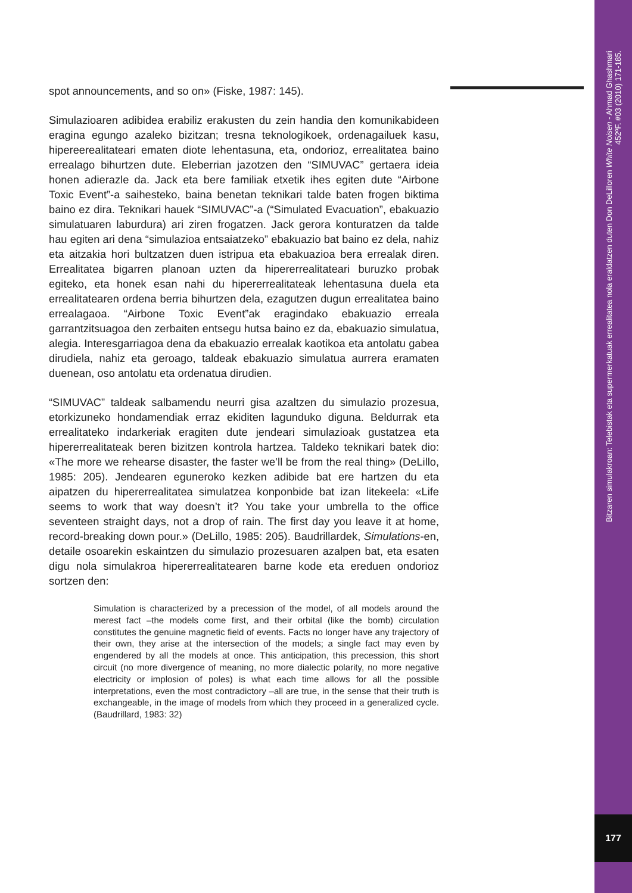Bitzaren simulakroan: Telebistak eta supermerkatuak errealitatea nola eraldatzen duten Don DeLilloren White Noisen - Ahmad Ghashmari
452ºF. #03 (2010) 171-185.
177
spot announcements, and so on» (Fiske, 1987: 145).
Simulazioaren adibidea erabiliz erakusten du zein handia den komunikabideen eragina egungo azaleko bizitzan; tresna teknologikoek, ordenagailuek kasu, hipereerealitateari ematen diote lehentasuna, eta, ondorioz, errealitatea baino errealago bihurtzen dute. Eleberrian jazotzen den “SIMUVAC” gertaera ideia honen adierazle da. Jack eta bere familiak etxetik ihes egiten dute “Airbone Toxic Event”-a saihesteko, baina benetan teknikari talde baten frogen biktima baino ez dira. Teknikari hauek “SIMUVAC”-a (“Simulated Evacuation”, ebakuazio simulatuaren laburdura) ari ziren frogatzen. Jack gerora konturatzen da talde hau egiten ari dena “simulazioa entsaiatzeko” ebakuazio bat baino ez dela, nahiz eta aitzakia hori bultzatzen duen istripua eta ebakuazioa bera errealak diren. Errealitatea bigarren planoan uzten da hipererrealitateari buruzko probak egiteko, eta honek esan nahi du hipererrealitateak lehentasuna duela eta errealitatearen ordena berria bihurtzen dela, ezagutzen dugun errealitatea baino errealagaoa. “Airbone Toxic Event”ak eragindako ebakuazio erreala garrantzitsuagoa den zerbaiten entsegu hutsa baino ez da, ebakuazio simulatua, alegia. Interesgarriagoa dena da ebakuazio errealak kaotikoa eta antolatu gabea dirudiela, nahiz eta geroago, taldeak ebakuazio simulatua aurrera eramaten duenean, oso antolatu eta ordenatua dirudien.
“SIMUVAC” taldeak salbamendu neurri gisa azaltzen du simulazio prozesua, etorkizuneko hondamendiak erraz ekiditen lagunduko diguna. Beldurrak eta errealitateko indarkeriak eragiten dute jendeari simulazioak gustatzea eta hipererrealitateak beren bizitzen kontrola hartzea. Taldeko teknikari batek dio: «The more we rehearse disaster, the faster we’ll be from the real thing» (DeLillo, 1985: 205). Jendearen eguneroko kezken adibide bat ere hartzen du eta aipatzen du hipererrealitatea simulatzea konponbide bat izan litekeela: «Life seems to work that way doesn’t it? You take your umbrella to the office seventeen straight days, not a drop of rain. The first day you leave it at home, record-breaking down pour.» (DeLillo, 1985: 205). Baudrillardek, Simulations-en, detaile osoarekin eskaintzen du simulazio prozesuaren azalpen bat, eta esaten digu nola simulakroa hipererrealitatearen barne kode eta ereduen ondorioz sortzen den:
Simulation is characterized by a precession of the model, of all models around the merest fact –the models come first, and their orbital (like the bomb) circulation constitutes the genuine magnetic field of events. Facts no longer have any trajectory of their own, they arise at the intersection of the models; a single fact may even by engendered by all the models at once. This anticipation, this precession, this short circuit (no more divergence of meaning, no more dialectic polarity, no more negative electricity or implosion of poles) is what each time allows for all the possible interpretations, even the most contradictory –all are true, in the sense that their truth is exchangeable, in the image of models from which they proceed in a generalized cycle. (Baudrillard, 1983: 32)